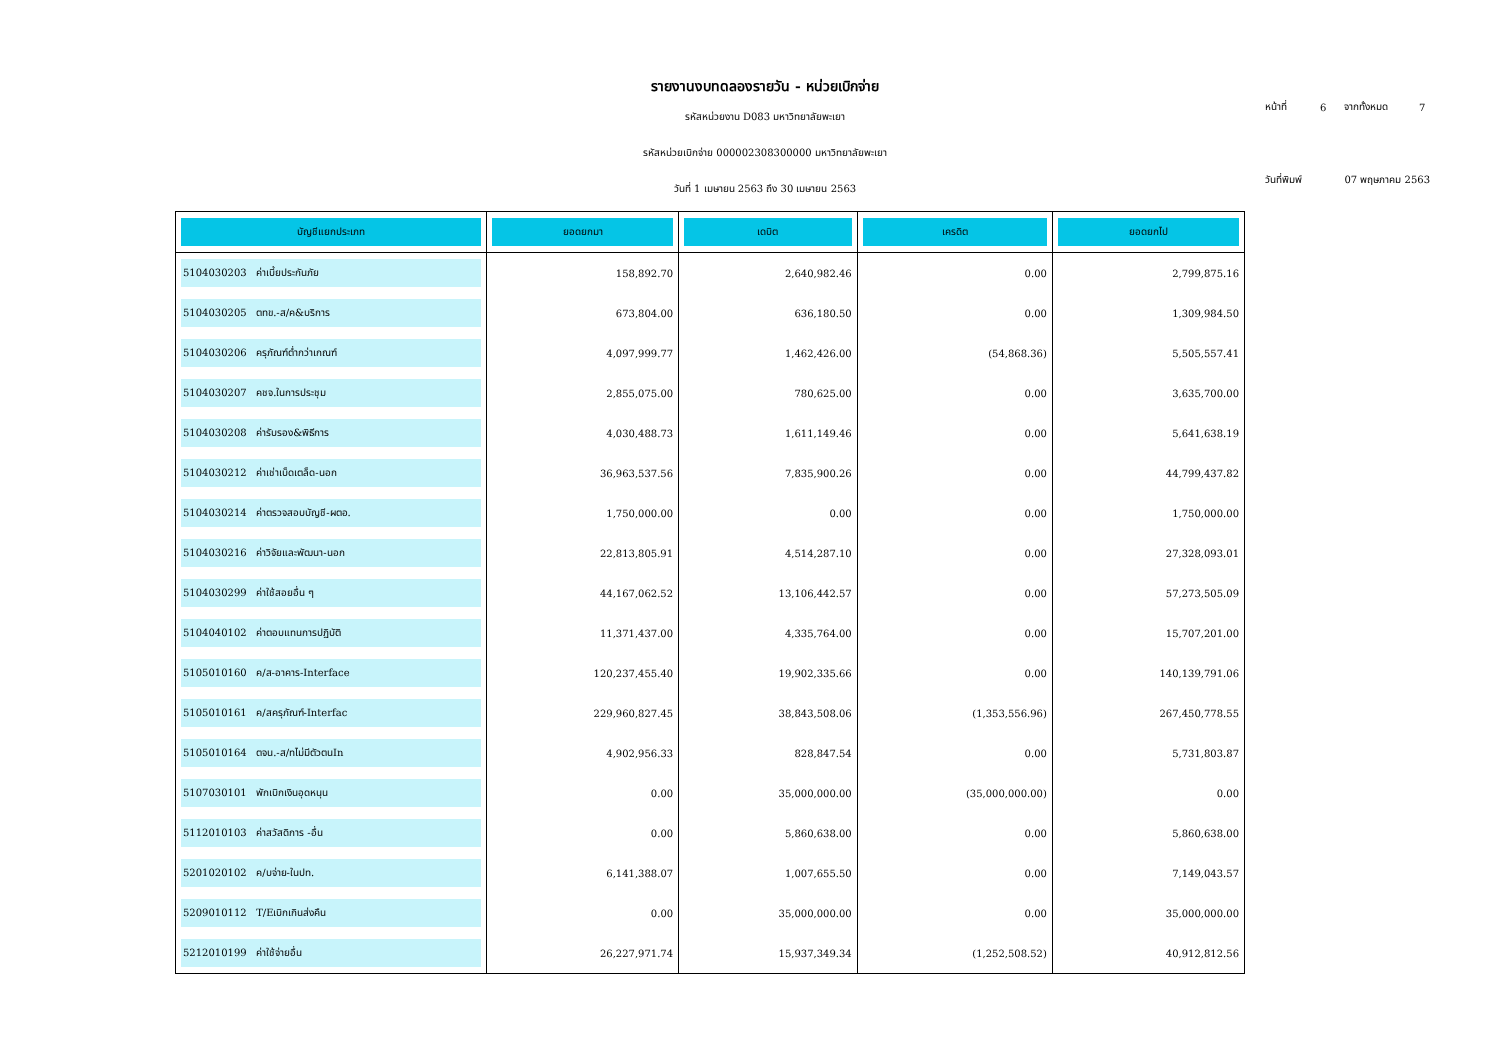รายงานงบทดลองรายวัน - หน่วยเบิกจ่าย
รหัสหน่วยงาน D083 มหาวิทยาลัยพะเยา
รหัสหน่วยเบิกจ่าย 000002308300000 มหาวิทยาลัยพะเยา
วันที่ 1 เมษายน 2563 ถึง 30 เมษายน 2563
| หน้าที่ | 6 | จากทั้งหมด | 7 |
| วันที่พิมพ์ | | 07 พฤษภาคม 2563 | |
| บัญชีแยกประเภท | ยอดยกมา | เดบิต | เครดิต | ยอดยกไป |
| --- | --- | --- | --- | --- |
| 5104030203 ค่าเบี้ยประกันภัย | 158,892.70 | 2,640,982.46 | 0.00 | 2,799,875.16 |
| 5104030205 ตทข.-ส/ค&บริการ | 673,804.00 | 636,180.50 | 0.00 | 1,309,984.50 |
| 5104030206 ครุภัณฑ์ต่ำกว่าเกณฑ์ | 4,097,999.77 | 1,462,426.00 | (54,868.36) | 5,505,557.41 |
| 5104030207 คชจ.ในการประชุม | 2,855,075.00 | 780,625.00 | 0.00 | 3,635,700.00 |
| 5104030208 ค่ารับรอง&พิธีการ | 4,030,488.73 | 1,611,149.46 | 0.00 | 5,641,638.19 |
| 5104030212 ค่าเช่าเบ็ดเตล็ด-นอก | 36,963,537.56 | 7,835,900.26 | 0.00 | 44,799,437.82 |
| 5104030214 ค่าตรวจสอบบัญชี-ผตอ. | 1,750,000.00 | 0.00 | 0.00 | 1,750,000.00 |
| 5104030216 ค่าวิจัยและพัฒนา-นอก | 22,813,805.91 | 4,514,287.10 | 0.00 | 27,328,093.01 |
| 5104030299 ค่าใช้สอยอื่น ๆ | 44,167,062.52 | 13,106,442.57 | 0.00 | 57,273,505.09 |
| 5104040102 ค่าตอบแทนการปฏิบัติ | 11,371,437.00 | 4,335,764.00 | 0.00 | 15,707,201.00 |
| 5105010160 ค/ส-อาคาร-Interface | 120,237,455.40 | 19,902,335.66 | 0.00 | 140,139,791.06 |
| 5105010161 ค/สครุภัณฑ์-Interfac | 229,960,827.45 | 38,843,508.06 | (1,353,556.96) | 267,450,778.55 |
| 5105010164 ตจน.-ส/ทไม่มีตัวตนIn | 4,902,956.33 | 828,847.54 | 0.00 | 5,731,803.87 |
| 5107030101 พักเบิกเงินอุดหนุน | 0.00 | 35,000,000.00 | (35,000,000.00) | 0.00 |
| 5112010103 ค่าสวัสดิการ -อื่น | 0.00 | 5,860,638.00 | 0.00 | 5,860,638.00 |
| 5201020102 ค/บจ่าย-ในปท. | 6,141,388.07 | 1,007,655.50 | 0.00 | 7,149,043.57 |
| 5209010112 T/Eเบิกเกินส่งคืน | 0.00 | 35,000,000.00 | 0.00 | 35,000,000.00 |
| 5212010199 ค่าใช้จ่ายอื่น | 26,227,971.74 | 15,937,349.34 | (1,252,508.52) | 40,912,812.56 |